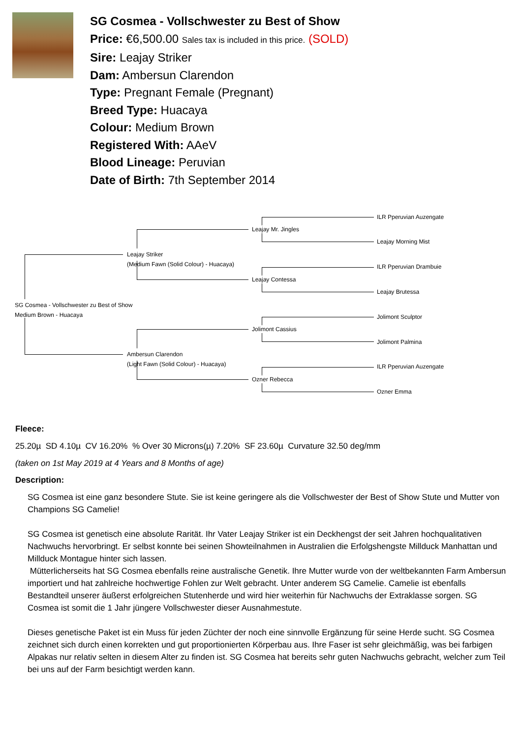SG Cosmea - Vollschwester zu Best of Show
Price: €6,500.00 Sales tax is included in this price. (SOLD)
Sire: Leajay Striker
Dam: Ambersun Clarendon
Type: Pregnant Female (Pregnant)
Breed Type: Huacaya
Colour: Medium Brown
Registered With: AAeV
Blood Lineage: Peruvian
Date of Birth: 7th September 2014
SG Cosmea - Vollschwester zu Best of Show
Medium Brown - Huacaya
Leajay Striker
(Medium Fawn (Solid Colour) - Huacaya)
Leajay Mr. Jingles
ILR Pperuvian Auzengate
Leajay Morning Mist
Leajay Contessa
ILR Pperuvian Drambuie
Leajay Brutessa
Ambersun Clarendon
(Light Fawn (Solid Colour) - Huacaya)
Jolimont Cassius
Jolimont Sculptor
Jolimont Palmina
Ozner Rebecca
ILR Pperuvian Auzengate
Ozner Emma
Fleece:
25.20µ SD 4.10µ CV 16.20% % Over 30 Microns(µ) 7.20% SF 23.60µ Curvature 32.50 deg/mm
(taken on 1st May 2019 at 4 Years and 8 Months of age)
Description:
SG Cosmea ist eine ganz besondere Stute. Sie ist keine geringere als die Vollschwester der Best of Show Stute und Mutter von Champions SG Camelie!
SG Cosmea ist genetisch eine absolute Rarität. Ihr Vater Leajay Striker ist ein Deckhengst der seit Jahren hochqualitativen Nachwuchs hervorbringt. Er selbst konnte bei seinen Showteilnahmen in Australien die Erfolgshengste Millduck Manhattan und Millduck Montague hinter sich lassen.
Mütterlicherseits hat SG Cosmea ebenfalls reine australische Genetik. Ihre Mutter wurde von der weltbekannten Farm Ambersun importiert und hat zahlreiche hochwertige Fohlen zur Welt gebracht. Unter anderem SG Camelie. Camelie ist ebenfalls Bestandteil unserer äußerst erfolgreichen Stutenherde und wird hier weiterhin für Nachwuchs der Extraklasse sorgen. SG Cosmea ist somit die 1 Jahr jüngere Vollschwester dieser Ausnahmestute.
Dieses genetische Paket ist ein Muss für jeden Züchter der noch eine sinnvolle Ergänzung für seine Herde sucht. SG Cosmea zeichnet sich durch einen korrekten und gut proportionierten Körperbau aus. Ihre Faser ist sehr gleichmäßig, was bei farbigen Alpakas nur relativ selten in diesem Alter zu finden ist. SG Cosmea hat bereits sehr guten Nachwuchs gebracht, welcher zum Teil bei uns auf der Farm besichtigt werden kann.